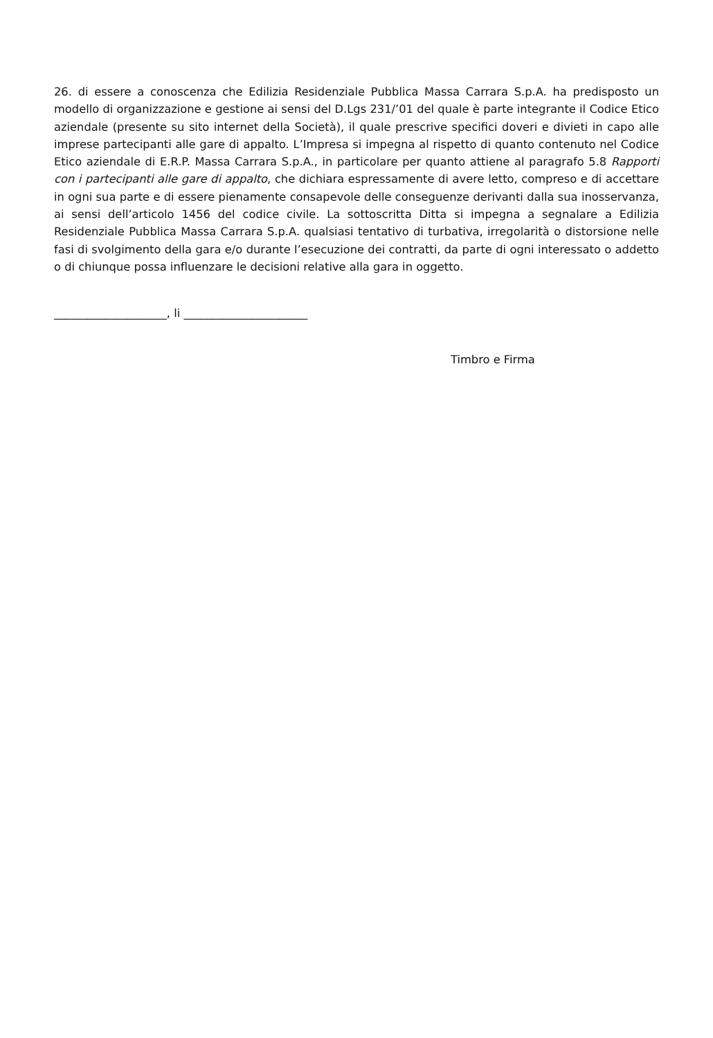26. di essere a conoscenza che Edilizia Residenziale Pubblica Massa Carrara S.p.A. ha predisposto un modello di organizzazione e gestione ai sensi del D.Lgs 231/’01 del quale è parte integrante il Codice Etico aziendale (presente su sito internet della Società), il quale prescrive specifici doveri e divieti in capo alle imprese partecipanti alle gare di appalto. L’Impresa si impegna al rispetto di quanto contenuto nel Codice Etico aziendale di E.R.P. Massa Carrara S.p.A., in particolare per quanto attiene al paragrafo 5.8 Rapporti con i partecipanti alle gare di appalto, che dichiara espressamente di avere letto, compreso e di accettare in ogni sua parte e di essere pienamente consapevole delle conseguenze derivanti dalla sua inosservanza, ai sensi dell’articolo 1456 del codice civile. La sottoscritta Ditta si impegna a segnalare a Edilizia Residenziale Pubblica Massa Carrara S.p.A. qualsiasi tentativo di turbativa, irregolarità o distorsione nelle fasi di svolgimento della gara e/o durante l’esecuzione dei contratti, da parte di ogni interessato o addetto o di chiunque possa influenzare le decisioni relative alla gara in oggetto.
____________________, li ______________________
Timbro e Firma